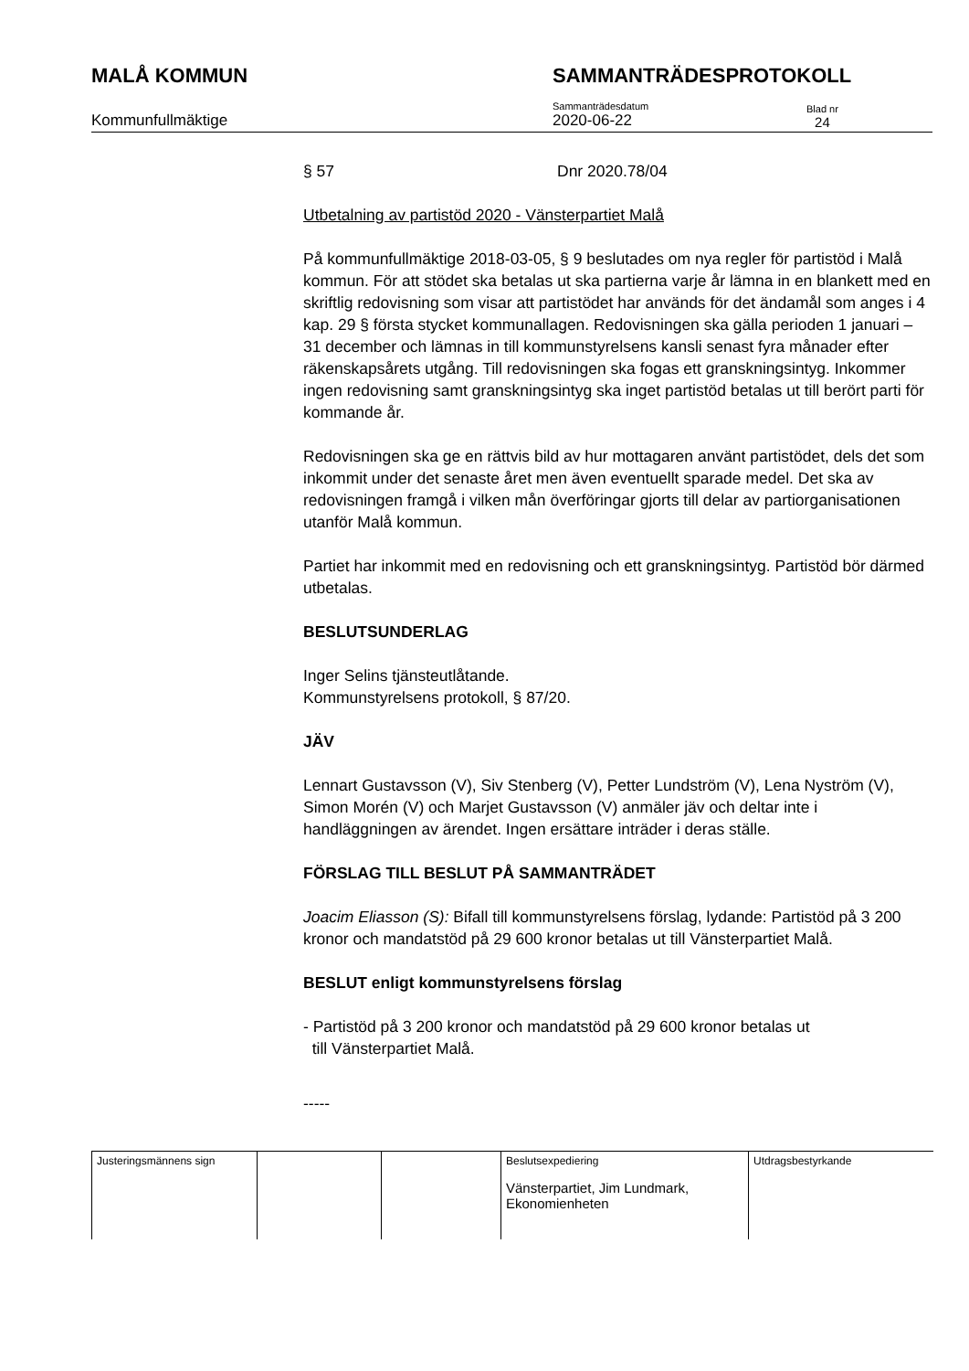MALÅ KOMMUN SAMMANTRÄDESPROTOKOLL
Kommunfullmäktige
Sammanträdesdatum
2020-06-22
Blad nr
24
§ 57 Dnr 2020.78/04
Utbetalning av partistöd 2020 - Vänsterpartiet Malå
På kommunfullmäktige 2018-03-05, § 9 beslutades om nya regler för partistöd i Malå kommun. För att stödet ska betalas ut ska partierna varje år lämna in en blankett med en skriftlig redovisning som visar att partistödet har används för det ändamål som anges i 4 kap. 29 § första stycket kommunallagen. Redovisningen ska gälla perioden 1 januari – 31 december och lämnas in till kommunstyrelsens kansli senast fyra månader efter räkenskapsårets utgång. Till redovisningen ska fogas ett granskningsintyg. Inkommer ingen redovisning samt granskningsintyg ska inget partistöd betalas ut till berört parti för kommande år.
Redovisningen ska ge en rättvis bild av hur mottagaren använt partistödet, dels det som inkommit under det senaste året men även eventuellt sparade medel. Det ska av redovisningen framgå i vilken mån överföringar gjorts till delar av partiorganisationen utanför Malå kommun.
Partiet har inkommit med en redovisning och ett granskningsintyg. Partistöd bör därmed utbetalas.
BESLUTSUNDERLAG
Inger Selins tjänsteutlåtande.
Kommunstyrelsens protokoll, § 87/20.
JÄV
Lennart Gustavsson (V), Siv Stenberg (V), Petter Lundström (V), Lena Nyström (V), Simon Morén (V) och Marjet Gustavsson (V) anmäler jäv och deltar inte i handläggningen av ärendet. Ingen ersättare inträder i deras ställe.
FÖRSLAG TILL BESLUT PÅ SAMMANTRÄDET
Joacim Eliasson (S): Bifall till kommunstyrelsens förslag, lydande: Partistöd på 3 200 kronor och mandatstöd på 29 600 kronor betalas ut till Vänsterpartiet Malå.
BESLUT enligt kommunstyrelsens förslag
- Partistöd på 3 200 kronor och mandatstöd på 29 600 kronor betalas ut
till Vänsterpartiet Malå.
-----
| Justeringsmännens sign | | | Beslutsexpediering Vänsterpartiet, Jim Lundmark, Ekonomienheten | Utdragsbestyrkande |